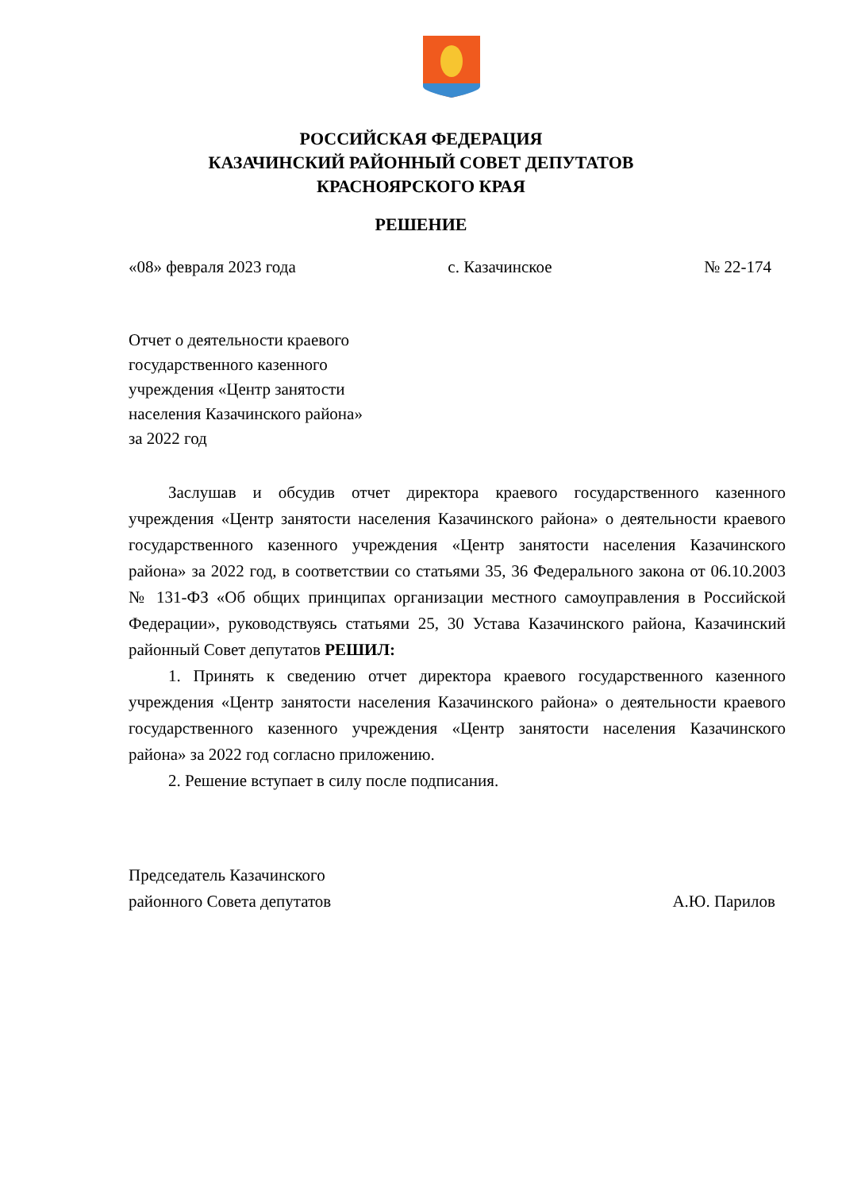РОССИЙСКАЯ ФЕДЕРАЦИЯ
КАЗАЧИНСКИЙ РАЙОННЫЙ СОВЕТ ДЕПУТАТОВ
КРАСНОЯРСКОГО КРАЯ
РЕШЕНИЕ
«08» февраля 2023 года с. Казачинское № 22-174
Отчет о деятельности краевого
государственного казенного
учреждения «Центр занятости
населения Казачинского района»
за 2022 год
Заслушав и обсудив отчет директора краевого государственного казенного учреждения «Центр занятости населения Казачинского района» о деятельности краевого государственного казенного учреждения «Центр занятости населения Казачинского района» за 2022 год, в соответствии со статьями 35, 36 Федерального закона от 06.10.2003 № 131-ФЗ «Об общих принципах организации местного самоуправления в Российской Федерации», руководствуясь статьями 25, 30 Устава Казачинского района, Казачинский районный Совет депутатов РЕШИЛ:
1. Принять к сведению отчет директора краевого государственного казенного учреждения «Центр занятости населения Казачинского района» о деятельности краевого государственного казенного учреждения «Центр занятости населения Казачинского района» за 2022 год согласно приложению.
2. Решение вступает в силу после подписания.
Председатель Казачинского
районного Совета депутатов А.Ю. Парилов